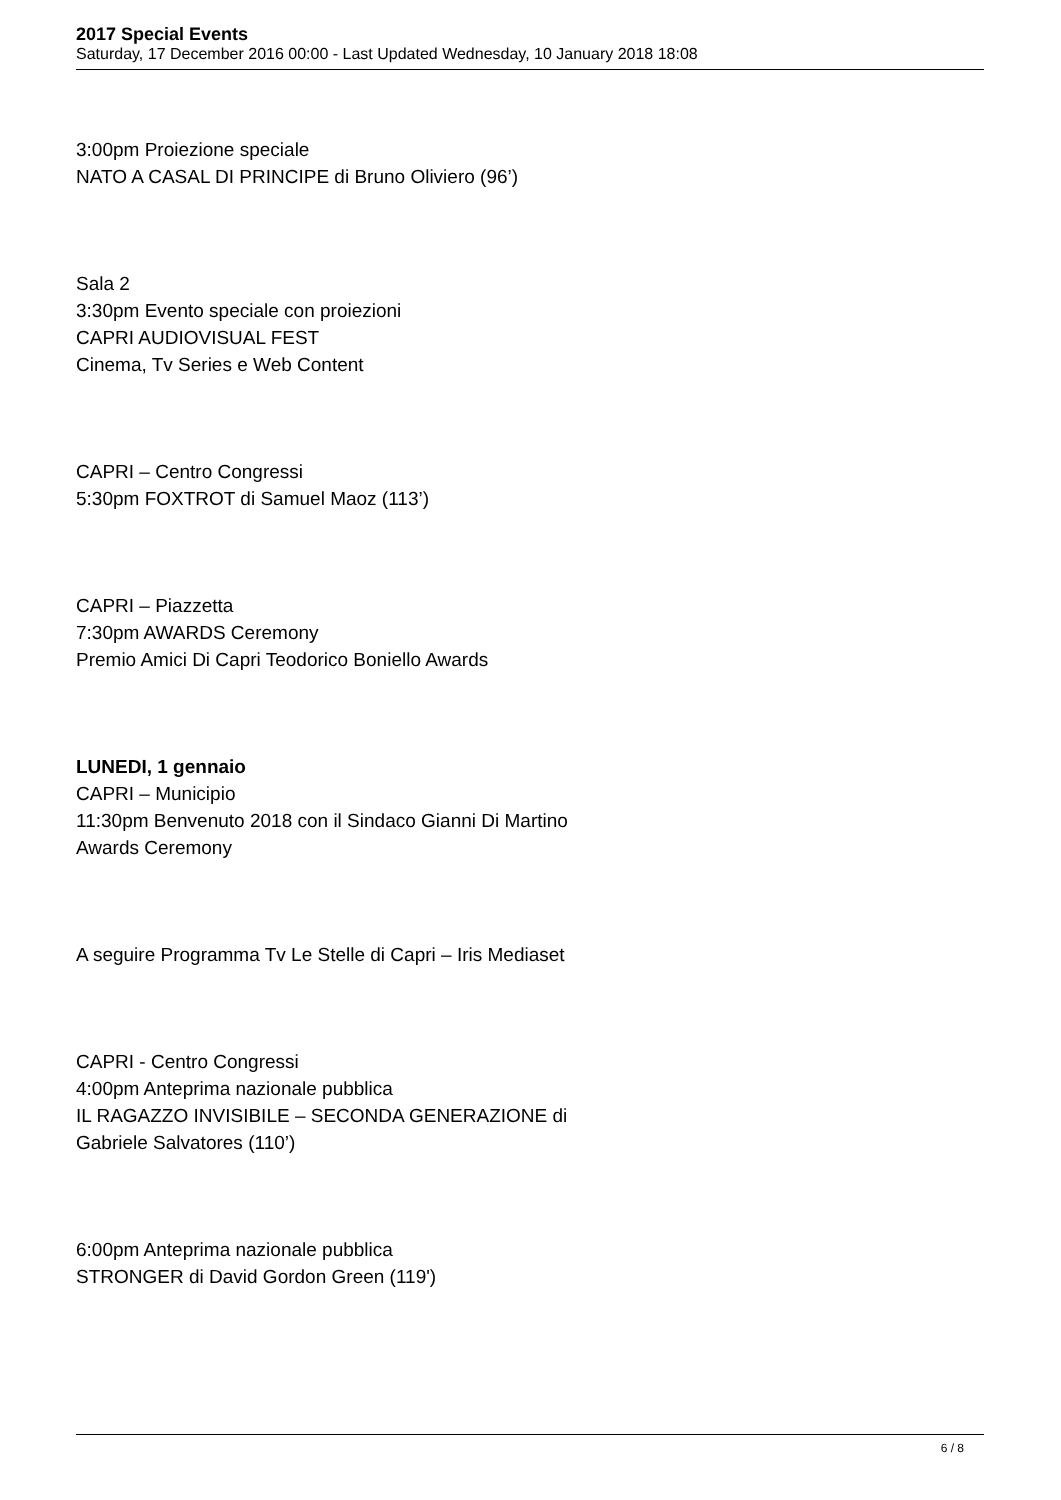2017 Special Events
Saturday, 17 December 2016 00:00 - Last Updated Wednesday, 10 January 2018 18:08
3:00pm Proiezione speciale
NATO A CASAL DI PRINCIPE di Bruno Oliviero (96’)
Sala 2
3:30pm Evento speciale con proiezioni
CAPRI AUDIOVISUAL FEST
Cinema, Tv Series e Web Content
CAPRI – Centro Congressi
5:30pm FOXTROT di Samuel Maoz (113’)
CAPRI – Piazzetta
7:30pm AWARDS Ceremony
Premio Amici Di Capri Teodorico Boniello Awards
LUNEDI, 1 gennaio
CAPRI – Municipio
11:30pm Benvenuto 2018 con il Sindaco Gianni Di Martino
Awards Ceremony
A seguire Programma Tv Le Stelle di Capri – Iris Mediaset
CAPRI - Centro Congressi
4:00pm Anteprima nazionale pubblica
IL RAGAZZO INVISIBILE – SECONDA GENERAZIONE di
Gabriele Salvatores (110’)
6:00pm Anteprima nazionale pubblica
STRONGER di David Gordon Green (119')
6 / 8